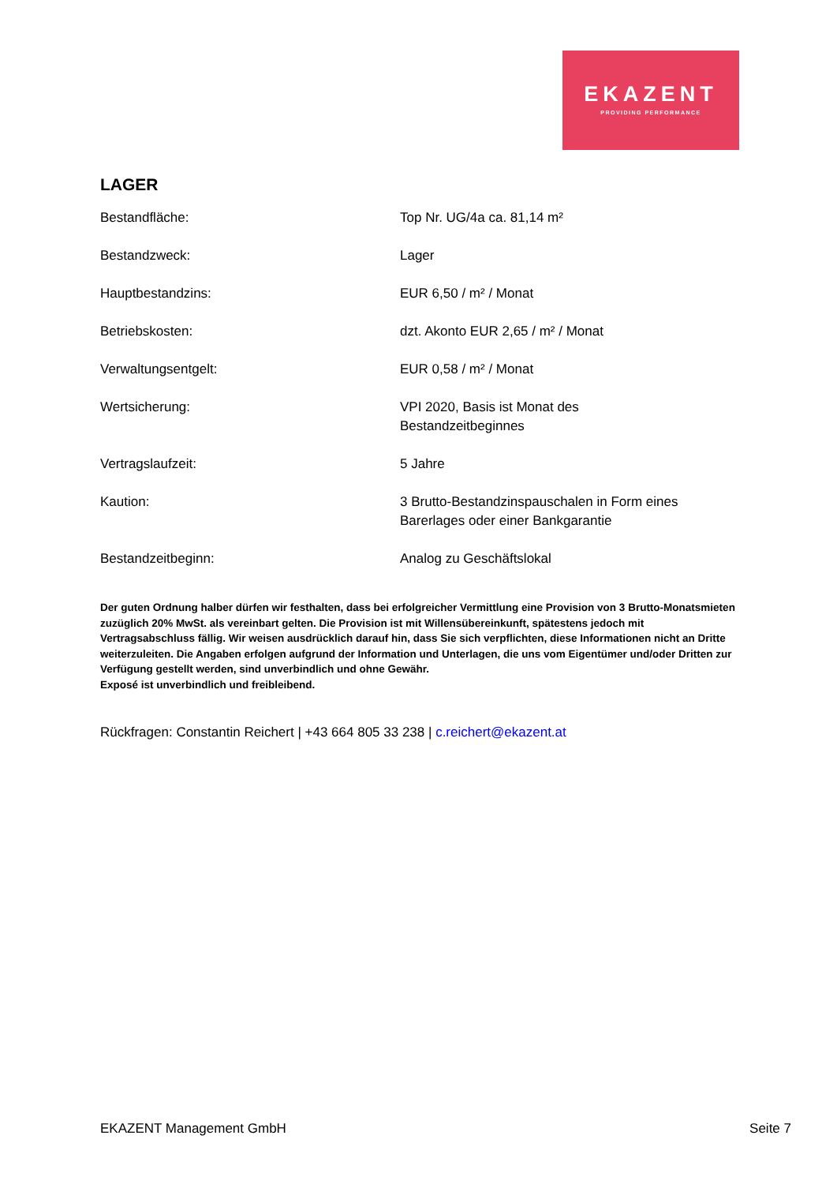EKAZENT
PROVIDING PERFORMANCE
LAGER
| Bestandfläche: | Top Nr. UG/4a ca. 81,14 m² |
| Bestandzweck: | Lager |
| Hauptbestandzins: | EUR 6,50 / m² / Monat |
| Betriebskosten: | dzt. Akonto EUR 2,65 / m² / Monat |
| Verwaltungsentgelt: | EUR 0,58 / m² / Monat |
| Wertsicherung: | VPI 2020, Basis ist Monat des Bestandzeitbeginnes |
| Vertragslaufzeit: | 5 Jahre |
| Kaution: | 3 Brutto-Bestandzinspauschalen in Form eines Barerlages oder einer Bankgarantie |
| Bestandzeitbeginn: | Analog zu Geschäftslokal |
Der guten Ordnung halber dürfen wir festhalten, dass bei erfolgreicher Vermittlung eine Provision von 3 Brutto-Monatsmieten zuzüglich 20% MwSt. als vereinbart gelten. Die Provision ist mit Willensübereinkunft, spätestens jedoch mit Vertragsabschluss fällig. Wir weisen ausdrücklich darauf hin, dass Sie sich verpflichten, diese Informationen nicht an Dritte weiterzuleiten. Die Angaben erfolgen aufgrund der Information und Unterlagen, die uns vom Eigentümer und/oder Dritten zur Verfügung gestellt werden, sind unverbindlich und ohne Gewähr.
Exposé ist unverbindlich und freibleibend.
Rückfragen: Constantin Reichert | +43 664 805 33 238 | c.reichert@ekazent.at
EKAZENT Management GmbH Seite 7